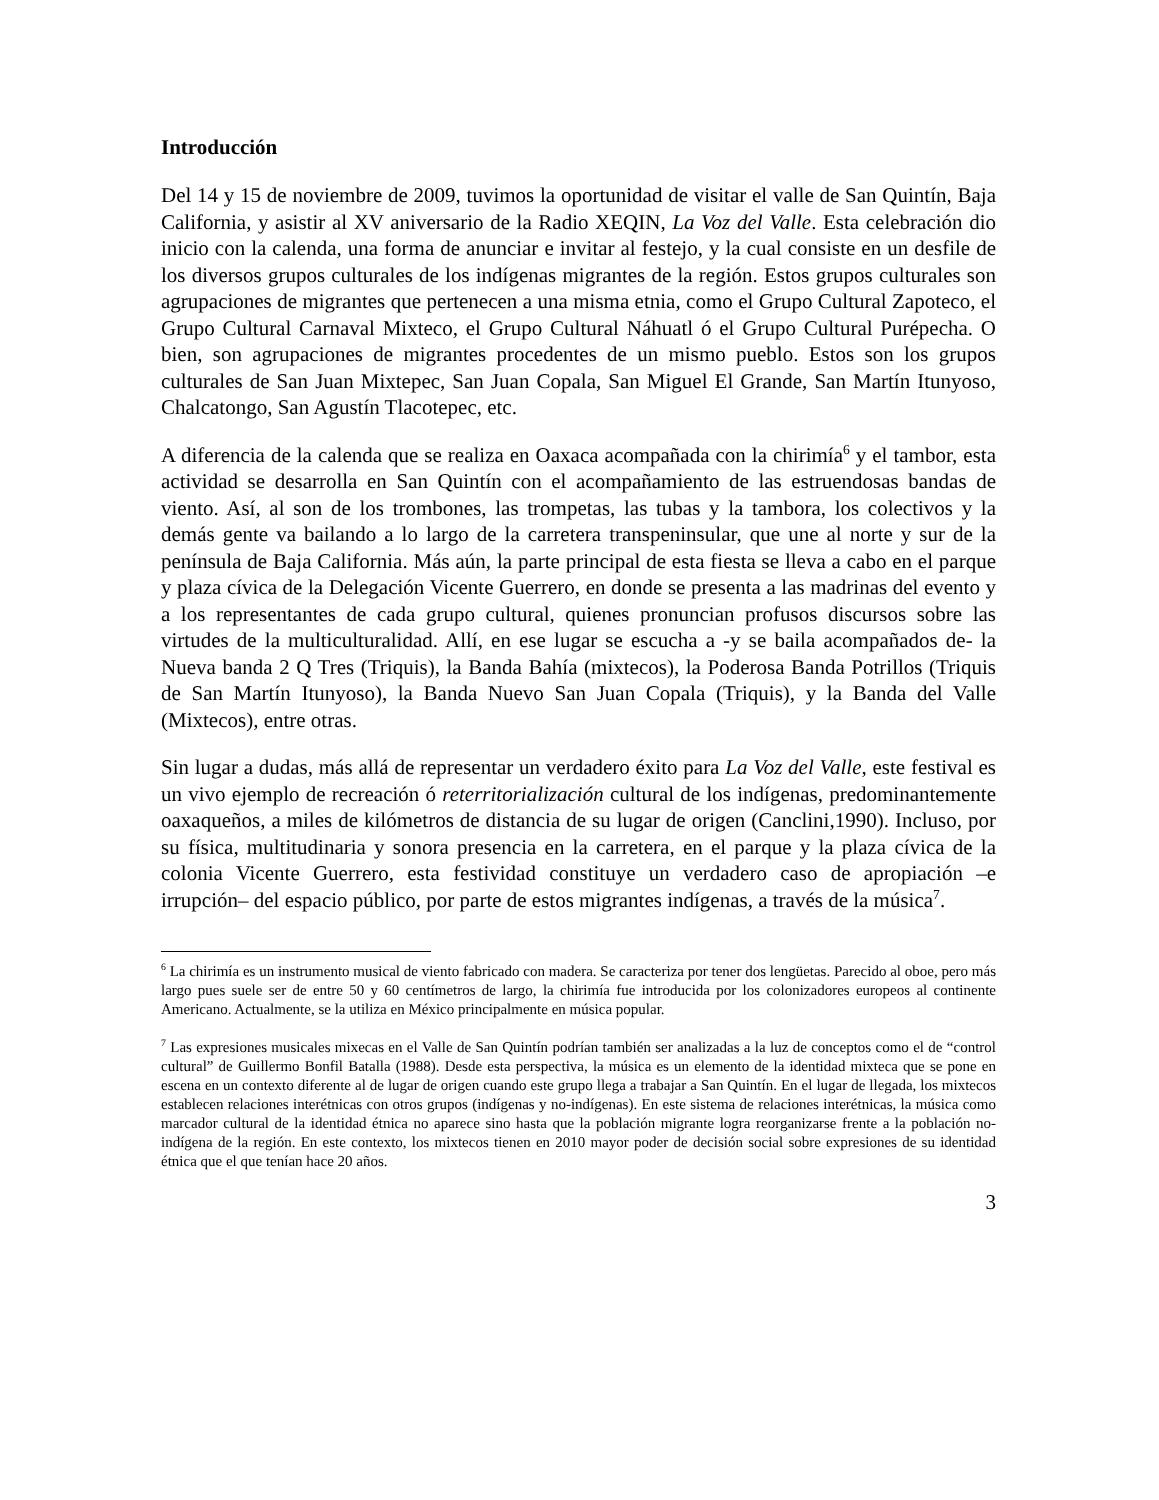Introducción
Del 14 y 15 de noviembre de 2009, tuvimos la oportunidad de visitar el valle de San Quintín, Baja California, y asistir al XV aniversario de la Radio XEQIN, La Voz del Valle. Esta celebración dio inicio con la calenda, una forma de anunciar e invitar al festejo, y la cual consiste en un desfile de los diversos grupos culturales de los indígenas migrantes de la región. Estos grupos culturales son agrupaciones de migrantes que pertenecen a una misma etnia, como el Grupo Cultural Zapoteco, el Grupo Cultural Carnaval Mixteco, el Grupo Cultural Náhuatl ó el Grupo Cultural Purépecha. O bien, son agrupaciones de migrantes procedentes de un mismo pueblo. Estos son los grupos culturales de San Juan Mixtepec, San Juan Copala, San Miguel El Grande, San Martín Itunyoso, Chalcatongo, San Agustín Tlacotepec, etc.
A diferencia de la calenda que se realiza en Oaxaca acompañada con la chirimía<sup>6</sup> y el tambor, esta actividad se desarrolla en San Quintín con el acompañamiento de las estruendosas bandas de viento. Así, al son de los trombones, las trompetas, las tubas y la tambora, los colectivos y la demás gente va bailando a lo largo de la carretera transpeninsular, que une al norte y sur de la península de Baja California. Más aún, la parte principal de esta fiesta se lleva a cabo en el parque y plaza cívica de la Delegación Vicente Guerrero, en donde se presenta a las madrinas del evento y a los representantes de cada grupo cultural, quienes pronuncian profusos discursos sobre las virtudes de la multiculturalidad. Allí, en ese lugar se escucha a -y se baila acompañados de- la Nueva banda 2 Q Tres (Triquis), la Banda Bahía (mixtecos), la Poderosa Banda Potrillos (Triquis de San Martín Itunyoso), la Banda Nuevo San Juan Copala (Triquis), y la Banda del Valle (Mixtecos), entre otras.
Sin lugar a dudas, más allá de representar un verdadero éxito para La Voz del Valle, este festival es un vivo ejemplo de recreación ó reterritorialización cultural de los indígenas, predominantemente oaxaqueños, a miles de kilómetros de distancia de su lugar de origen (Canclini,1990). Incluso, por su física, multitudinaria y sonora presencia en la carretera, en el parque y la plaza cívica de la colonia Vicente Guerrero, esta festividad constituye un verdadero caso de apropiación –e irrupción– del espacio público, por parte de estos migrantes indígenas, a través de la música<sup>7</sup>.
<sup>6</sup> La chirimía es un instrumento musical de viento fabricado con madera. Se caracteriza por tener dos lengüetas. Parecido al oboe, pero más largo pues suele ser de entre 50 y 60 centímetros de largo, la chirimía fue introducida por los colonizadores europeos al continente Americano. Actualmente, se la utiliza en México principalmente en música popular.
<sup>7</sup> Las expresiones musicales mixecas en el Valle de San Quintín podrían también ser analizadas a la luz de conceptos como el de “control cultural” de Guillermo Bonfil Batalla (1988). Desde esta perspectiva, la música es un elemento de la identidad mixteca que se pone en escena en un contexto diferente al de lugar de origen cuando este grupo llega a trabajar a San Quintín. En el lugar de llegada, los mixtecos establecen relaciones interétnicas con otros grupos (indígenas y no-indígenas). En este sistema de relaciones interétnicas, la música como marcador cultural de la identidad étnica no aparece sino hasta que la población migrante logra reorganizarse frente a la población no-indígena de la región. En este contexto, los mixtecos tienen en 2010 mayor poder de decisión social sobre expresiones de su identidad étnica que el que tenían hace 20 años.
3